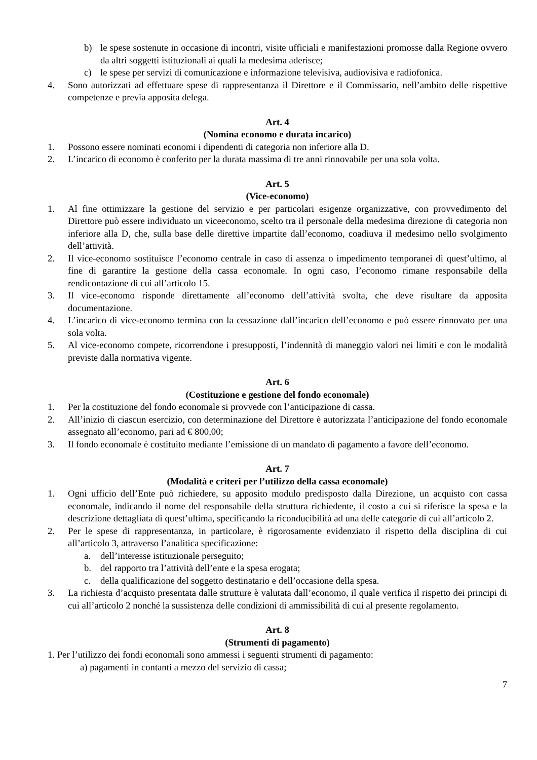b) le spese sostenute in occasione di incontri, visite ufficiali e manifestazioni promosse dalla Regione ovvero da altri soggetti istituzionali ai quali la medesima aderisce;
c) le spese per servizi di comunicazione e informazione televisiva, audiovisiva e radiofonica.
4. Sono autorizzati ad effettuare spese di rappresentanza il Direttore e il Commissario, nell’ambito delle rispettive competenze e previa apposita delega.
Art. 4
(Nomina economo e durata incarico)
1. Possono essere nominati economi i dipendenti di categoria non inferiore alla D.
2. L’incarico di economo è conferito per la durata massima di tre anni rinnovabile per una sola volta.
Art. 5
(Vice-economo)
1. Al fine ottimizzare la gestione del servizio e per particolari esigenze organizzative, con provvedimento del Direttore può essere individuato un viceeconomo, scelto tra il personale della medesima direzione di categoria non inferiore alla D, che, sulla base delle direttive impartite dall’economo, coadiuva il medesimo nello svolgimento dell’attività.
2. Il vice-economo sostituisce l’economo centrale in caso di assenza o impedimento temporanei di quest’ultimo, al fine di garantire la gestione della cassa economale. In ogni caso, l’economo rimane responsabile della rendicontazione di cui all’articolo 15.
3. Il vice-economo risponde direttamente all’economo dell’attività svolta, che deve risultare da apposita documentazione.
4. L’incarico di vice-economo termina con la cessazione dall’incarico dell’economo e può essere rinnovato per una sola volta.
5. Al vice-economo compete, ricorrendone i presupposti, l’indennità di maneggio valori nei limiti e con le modalità previste dalla normativa vigente.
Art. 6
(Costituzione e gestione del fondo economale)
1. Per la costituzione del fondo economale si provvede con l’anticipazione di cassa.
2. All’inizio di ciascun esercizio, con determinazione del Direttore è autorizzata l’anticipazione del fondo economale assegnato all’economo, pari ad € 800,00;
3. Il fondo economale è costituito mediante l’emissione di un mandato di pagamento a favore dell’economo.
Art. 7
(Modalità e criteri per l’utilizzo della cassa economale)
1. Ogni ufficio dell’Ente può richiedere, su apposito modulo predisposto dalla Direzione, un acquisto con cassa economale, indicando il nome del responsabile della struttura richiedente, il costo a cui si riferisce la spesa e la descrizione dettagliata di quest’ultima, specificando la riconducibilità ad una delle categorie di cui all’articolo 2.
2. Per le spese di rappresentanza, in particolare, è rigorosamente evidenziato il rispetto della disciplina di cui all’articolo 3, attraverso l’analitica specificazione:
a. dell’interesse istituzionale perseguito;
b. del rapporto tra l’attività dell’ente e la spesa erogata;
c. della qualificazione del soggetto destinatario e dell’occasione della spesa.
3. La richiesta d’acquisto presentata dalle strutture è valutata dall’economo, il quale verifica il rispetto dei principi di cui all’articolo 2 nonché la sussistenza delle condizioni di ammissibilità di cui al presente regolamento.
Art. 8
(Strumenti di pagamento)
1. Per l’utilizzo dei fondi economali sono ammessi i seguenti strumenti di pagamento:
a) pagamenti in contanti a mezzo del servizio di cassa;
7